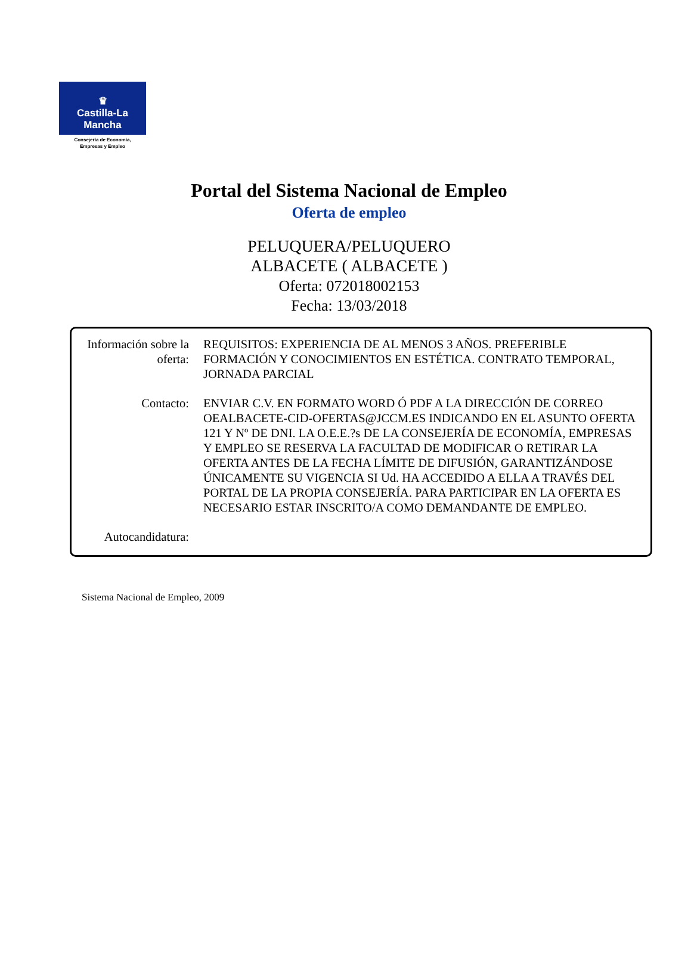♛
Castilla-La Mancha
Consejería de Economía,
Empresas y Empleo
Portal del Sistema Nacional de Empleo
Oferta de empleo
PELUQUERA/PELUQUERO
ALBACETE ( ALBACETE )
Oferta: 072018002153
Fecha: 13/03/2018
| Información sobre la oferta: | REQUISITOS: EXPERIENCIA DE AL MENOS 3 AÑOS. PREFERIBLE FORMACIÓN Y CONOCIMIENTOS EN ESTÉTICA. CONTRATO TEMPORAL, JORNADA PARCIAL |
| Contacto: | ENVIAR C.V. EN FORMATO WORD Ó PDF A LA DIRECCIÓN DE CORREO OEALBACETE-CID-OFERTAS@JCCM.ES INDICANDO EN EL ASUNTO OFERTA 121 Y Nº DE DNI. LA O.E.E.?s DE LA CONSEJERÍA DE ECONOMÍA, EMPRESAS Y EMPLEO SE RESERVA LA FACULTAD DE MODIFICAR O RETIRAR LA OFERTA ANTES DE LA FECHA LÍMITE DE DIFUSIÓN, GARANTIZÁNDOSE ÚNICAMENTE SU VIGENCIA SI Ud. HA ACCEDIDO A ELLA A TRAVÉS DEL PORTAL DE LA PROPIA CONSEJERÍA. PARA PARTICIPAR EN LA OFERTA ES NECESARIO ESTAR INSCRITO/A COMO DEMANDANTE DE EMPLEO. |
| Autocandidatura: | |
Sistema Nacional de Empleo, 2009